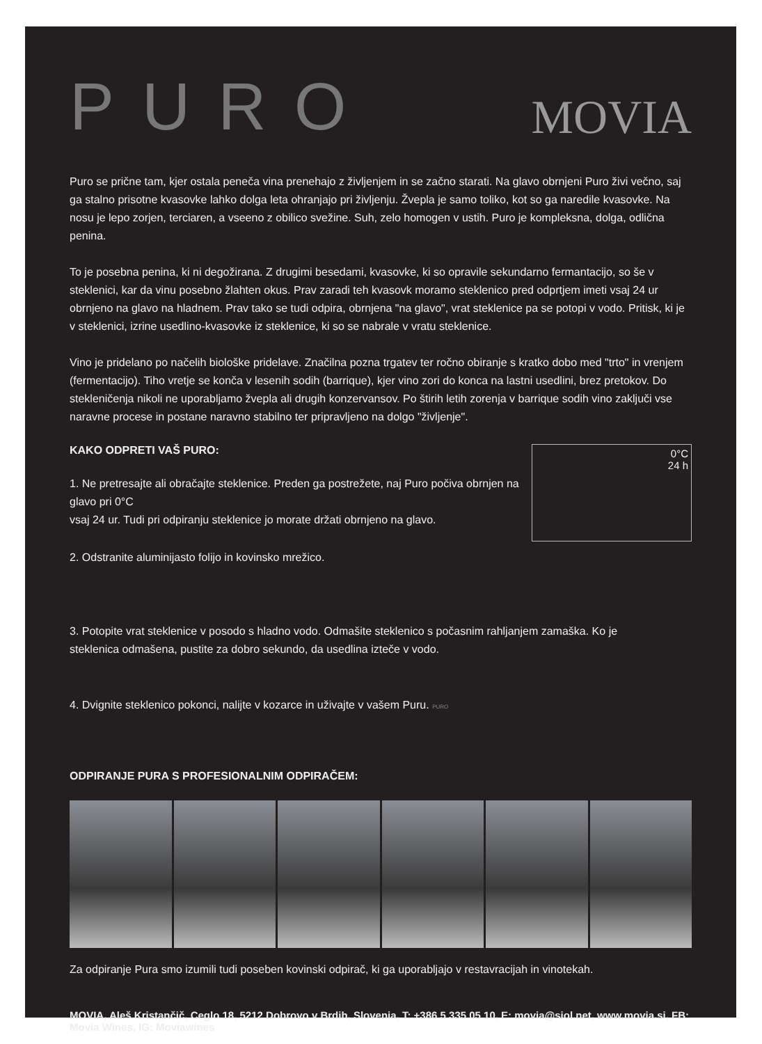PURO
MOVIA
Puro se prične tam, kjer ostala peneča vina prenehajo z življenjem in se začno starati. Na glavo obrnjeni Puro živi večno, saj ga stalno prisotne kvasovke lahko dolga leta ohranjajo pri življenju. Žvepla je samo toliko, kot so ga naredile kvasovke. Na nosu je lepo zorjen, terciaren, a vseeno z obilico svežine. Suh, zelo homogen v ustih. Puro je kompleksna, dolga, odlična penina.
To je posebna penina, ki ni degožirana. Z drugimi besedami, kvasovke, ki so opravile sekundarno fermantacijo, so še v steklenici, kar da vinu posebno žlahten okus. Prav zaradi teh kvasovk moramo steklenico pred odprtjem imeti vsaj 24 ur obrnjeno na glavo na hladnem. Prav tako se tudi odpira, obrnjena "na glavo", vrat steklenice pa se potopi v vodo. Pritisk, ki je v steklenici, izrine usedlino-kvasovke iz steklenice, ki so se nabrale v vratu steklenice.
Vino je pridelano po načelih biološke pridelave. Značilna pozna trgatev ter ročno obiranje s kratko dobo med "trto" in vrenjem (fermentacijo). Tiho vretje se konča v lesenih sodih (barrique), kjer vino zori do konca na lastni usedlini, brez pretokov. Do stekleničenja nikoli ne uporabljamo žvepla ali drugih konzervansov. Po štirih letih zorenja v barrique sodih vino zaključi vse naravne procese in postane naravno stabilno ter pripravljeno na dolgo "življenje".
0°C
24 h
KAKO ODPRETI VAŠ PURO:
1. Ne pretresajte ali obračajte steklenice. Preden ga postrežete, naj Puro počiva obrnjen na glavo pri 0°C
vsaj 24 ur. Tudi pri odpiranju steklenice jo morate držati obrnjeno na glavo.
2. Odstranite aluminijasto folijo in kovinsko mrežico.
3. Potopite vrat steklenice v posodo s hladno vodo. Odmašite steklenico s počasnim rahljanjem zamaška. Ko je
steklenica odmašena, pustite za dobro sekundo, da usedlina izteče v vodo.
4. Dvignite steklenico pokonci, nalijte v kozarce in uživajte v vašem Puru. PURO
ODPIRANJE PURA S PROFESIONALNIM ODPIRAČEM:
Za odpiranje Pura smo izumili tudi poseben kovinski odpirač, ki ga uporabljajo v restavracijah in vinotekah.
MOVIA, Aleš Kristančič, Ceglo 18, 5212 Dobrovo v Brdih, Slovenia, T: +386 5 335 05 10, E: movia@siol.net, www.movia.si, FB: Movia Wines, IG: Moviawines